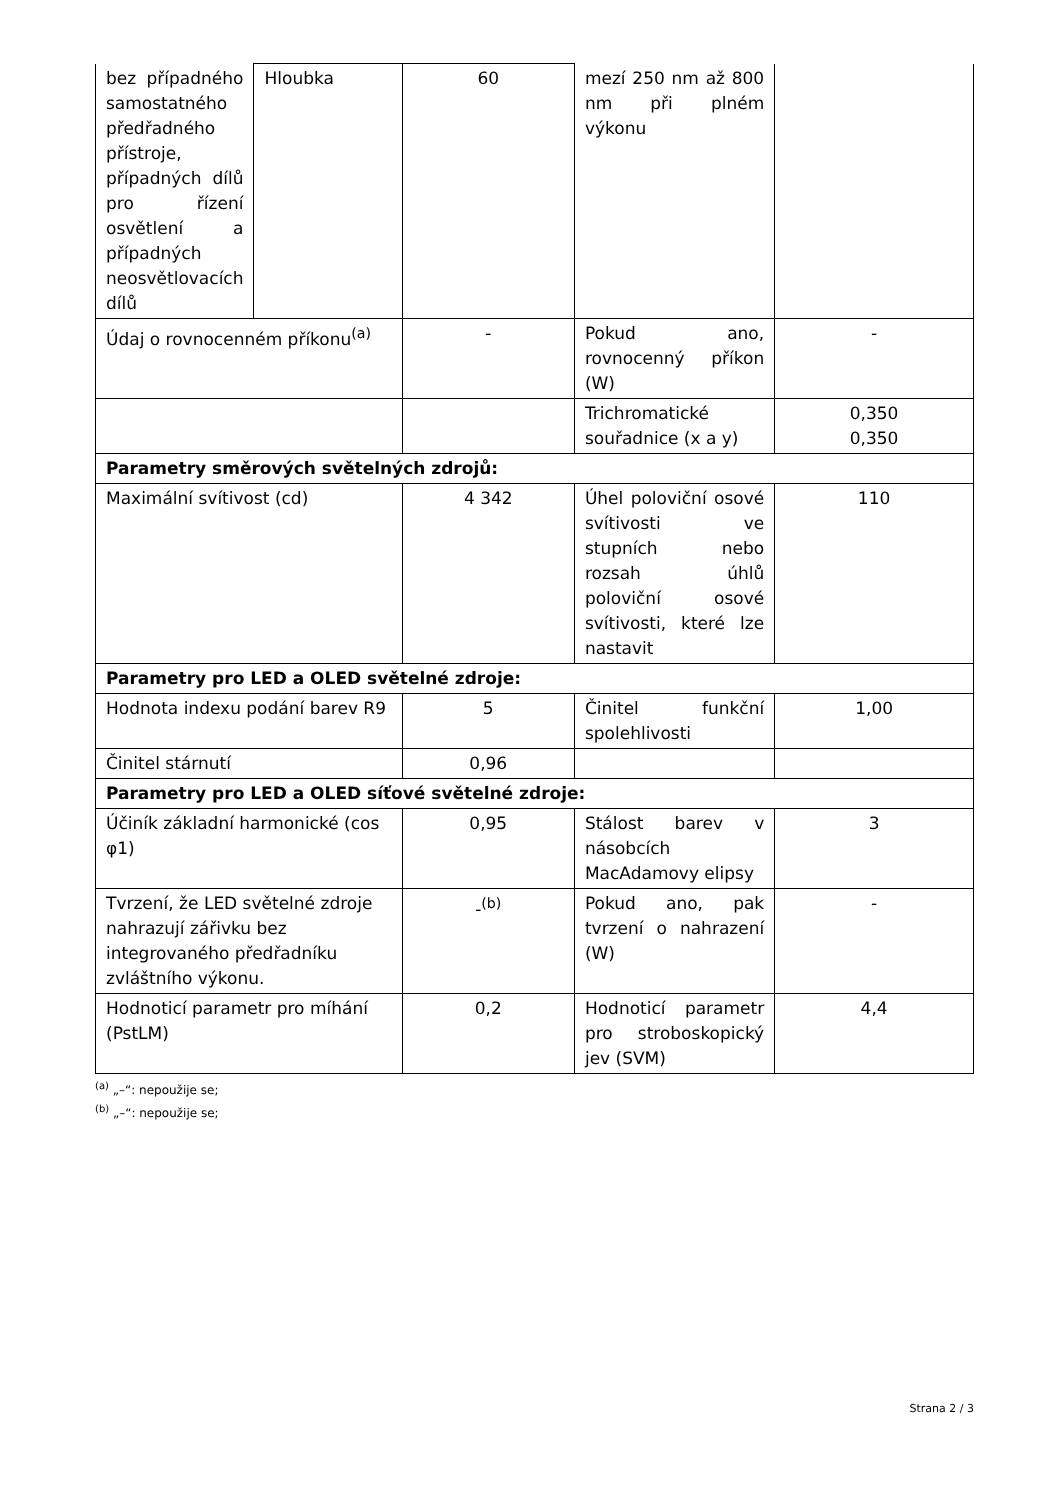| bez případného samostatného předřadného přístroje, případných dílů pro řízení osvětlení a případných neosvětlovacích dílů | Hloubka | 60 | mezí 250 nm až 800 nm při plném výkonu | |
| Údaj o rovnocenném příkonu<sup>(a)</sup> | | - | Pokud ano, rovnocenný příkon (W) | - |
| | | | Trichromatické souřadnice (x a y) | 0,350 0,350 |
| Parametry směrových světelných zdrojů: | | | | |
| Maximální svítivost (cd) | | 4 342 | Úhel poloviční osové svítivosti ve stupních nebo rozsah úhlů poloviční osové svítivosti, které lze nastavit | 110 |
| Parametry pro LED a OLED světelné zdroje: | | | | |
| Hodnota indexu podání barev R9 | | 5 | Činitel funkční spolehlivosti | 1,00 |
| Činitel stárnutí | | 0,96 | | |
| Parametry pro LED a OLED síťové světelné zdroje: | | | | |
| Účiník základní harmonické (cos φ1) | | 0,95 | Stálost barev v násobcích MacAdamovy elipsy | 3 |
| Tvrzení, že LED světelné zdroje nahrazují zářivku bez integrovaného předřadníku zvláštního výkonu. | | -<sup>(b)</sup> | Pokud ano, pak tvrzení o nahrazení (W) | - |
| Hodnoticí parametr pro míhání (PstLM) | | 0,2 | Hodnoticí parametr pro stroboskopický jev (SVM) | 4,4 |
<sup>(a)</sup> „–“: nepoužije se;
<sup>(b)</sup> „–“: nepoužije se;
Strana 2 / 3